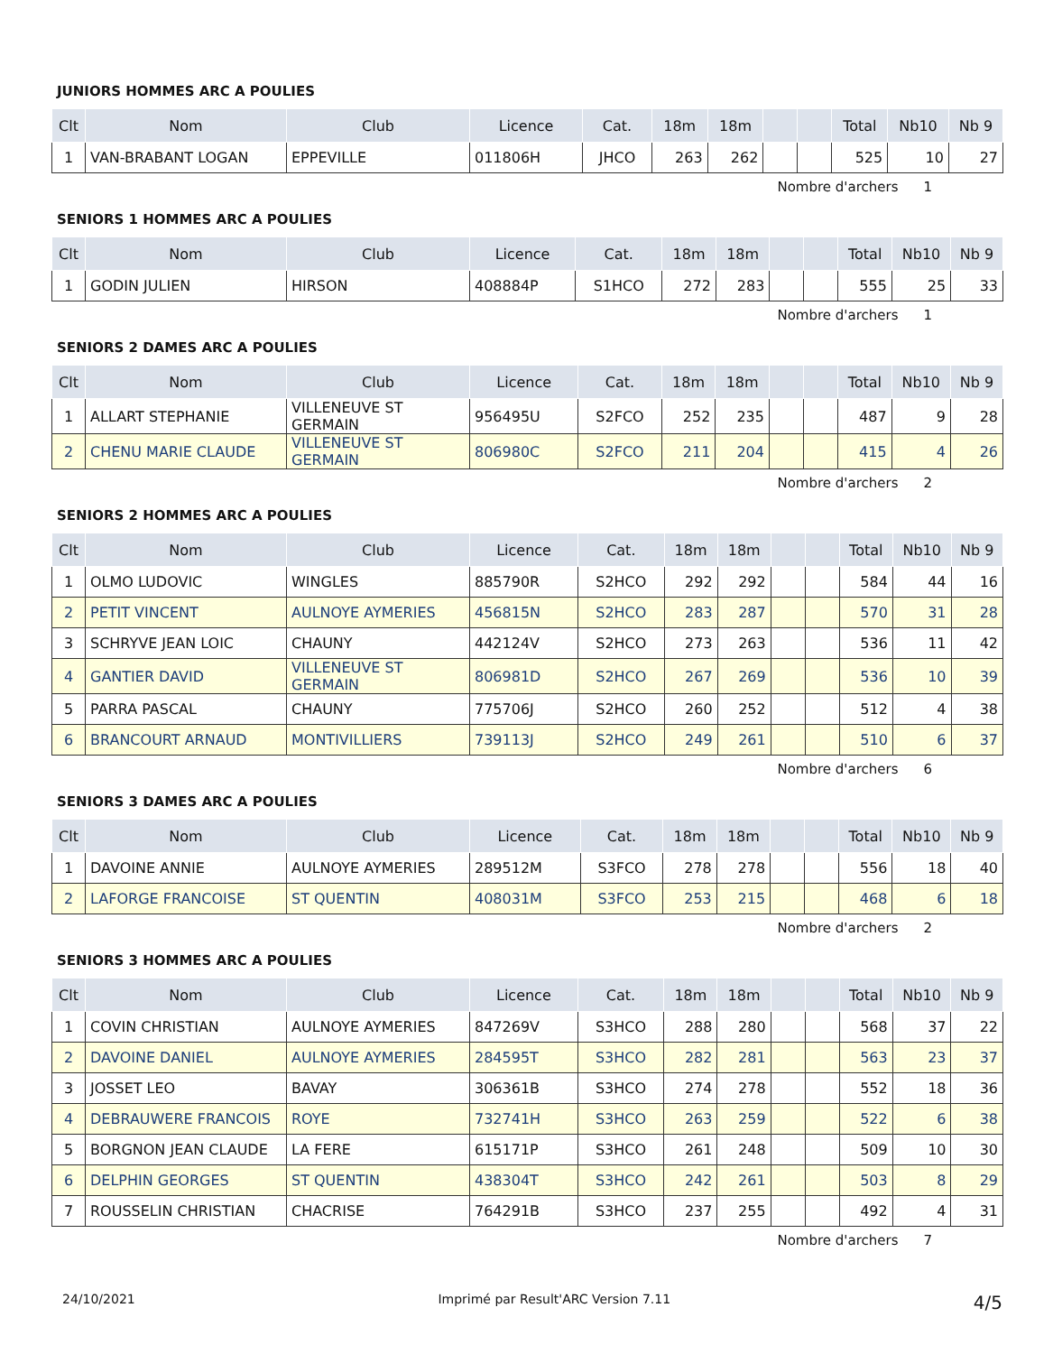JUNIORS HOMMES ARC A POULIES
| Clt | Nom | Club | Licence | Cat. | 18m | 18m | | | Total | Nb10 | Nb 9 |
| --- | --- | --- | --- | --- | --- | --- | --- | --- | --- | --- | --- |
| 1 | VAN-BRABANT LOGAN | EPPEVILLE | 011806H | JHCO | 263 | 262 | | | 525 | 10 | 27 |
Nombre d'archers 1
SENIORS 1 HOMMES ARC A POULIES
| Clt | Nom | Club | Licence | Cat. | 18m | 18m | | | Total | Nb10 | Nb 9 |
| --- | --- | --- | --- | --- | --- | --- | --- | --- | --- | --- | --- |
| 1 | GODIN JULIEN | HIRSON | 408884P | S1HCO | 272 | 283 | | | 555 | 25 | 33 |
Nombre d'archers 1
SENIORS 2 DAMES ARC A POULIES
| Clt | Nom | Club | Licence | Cat. | 18m | 18m | | | Total | Nb10 | Nb 9 |
| --- | --- | --- | --- | --- | --- | --- | --- | --- | --- | --- | --- |
| 1 | ALLART STEPHANIE | VILLENEUVE ST GERMAIN | 956495U | S2FCO | 252 | 235 | | | 487 | 9 | 28 |
| 2 | CHENU MARIE CLAUDE | VILLENEUVE ST GERMAIN | 806980C | S2FCO | 211 | 204 | | | 415 | 4 | 26 |
Nombre d'archers 2
SENIORS 2 HOMMES ARC A POULIES
| Clt | Nom | Club | Licence | Cat. | 18m | 18m | | | Total | Nb10 | Nb 9 |
| --- | --- | --- | --- | --- | --- | --- | --- | --- | --- | --- | --- |
| 1 | OLMO LUDOVIC | WINGLES | 885790R | S2HCO | 292 | 292 | | | 584 | 44 | 16 |
| 2 | PETIT VINCENT | AULNOYE AYMERIES | 456815N | S2HCO | 283 | 287 | | | 570 | 31 | 28 |
| 3 | SCHRYVE JEAN LOIC | CHAUNY | 442124V | S2HCO | 273 | 263 | | | 536 | 11 | 42 |
| 4 | GANTIER DAVID | VILLENEUVE ST GERMAIN | 806981D | S2HCO | 267 | 269 | | | 536 | 10 | 39 |
| 5 | PARRA PASCAL | CHAUNY | 775706J | S2HCO | 260 | 252 | | | 512 | 4 | 38 |
| 6 | BRANCOURT ARNAUD | MONTIVILLIERS | 739113J | S2HCO | 249 | 261 | | | 510 | 6 | 37 |
Nombre d'archers 6
SENIORS 3 DAMES ARC A POULIES
| Clt | Nom | Club | Licence | Cat. | 18m | 18m | | | Total | Nb10 | Nb 9 |
| --- | --- | --- | --- | --- | --- | --- | --- | --- | --- | --- | --- |
| 1 | DAVOINE ANNIE | AULNOYE AYMERIES | 289512M | S3FCO | 278 | 278 | | | 556 | 18 | 40 |
| 2 | LAFORGE FRANCOISE | ST QUENTIN | 408031M | S3FCO | 253 | 215 | | | 468 | 6 | 18 |
Nombre d'archers 2
SENIORS 3 HOMMES ARC A POULIES
| Clt | Nom | Club | Licence | Cat. | 18m | 18m | | | Total | Nb10 | Nb 9 |
| --- | --- | --- | --- | --- | --- | --- | --- | --- | --- | --- | --- |
| 1 | COVIN CHRISTIAN | AULNOYE AYMERIES | 847269V | S3HCO | 288 | 280 | | | 568 | 37 | 22 |
| 2 | DAVOINE DANIEL | AULNOYE AYMERIES | 284595T | S3HCO | 282 | 281 | | | 563 | 23 | 37 |
| 3 | JOSSET LEO | BAVAY | 306361B | S3HCO | 274 | 278 | | | 552 | 18 | 36 |
| 4 | DEBRAUWERE FRANCOIS | ROYE | 732741H | S3HCO | 263 | 259 | | | 522 | 6 | 38 |
| 5 | BORGNON JEAN CLAUDE | LA FERE | 615171P | S3HCO | 261 | 248 | | | 509 | 10 | 30 |
| 6 | DELPHIN GEORGES | ST QUENTIN | 438304T | S3HCO | 242 | 261 | | | 503 | 8 | 29 |
| 7 | ROUSSELIN CHRISTIAN | CHACRISE | 764291B | S3HCO | 237 | 255 | | | 492 | 4 | 31 |
Nombre d'archers 7
24/10/2021 Imprimé par Result'ARC Version 7.11 4/5